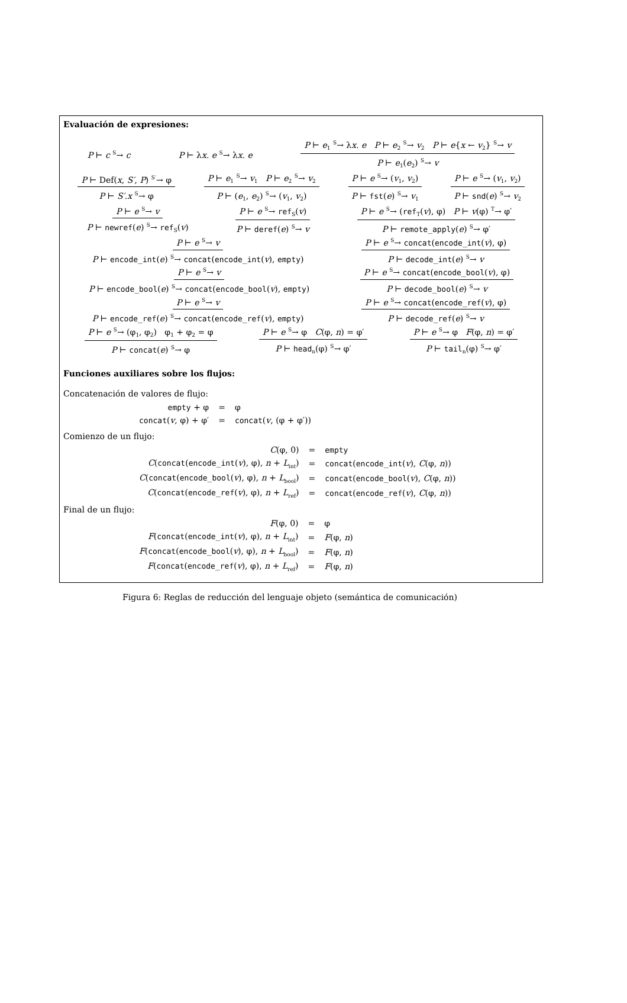Evaluación de expresiones:
P ⊢ c <sup>S</sup>→ c P ⊢ λx. e <sup>S</sup>→ λx. e P ⊢ e<sub>1</sub> <sup>S</sup>→ λx. e P ⊢ e<sub>2</sub> <sup>S</sup>→ v<sub>2</sub> P ⊢ e{x ← v<sub>2</sub>} <sup>S</sup>→ v P ⊢ e<sub>1</sub>(e<sub>2</sub>) <sup>S</sup>→ v
P ⊢ Def(x, S′, P) <sup>S′</sup>→ φ P ⊢ S′.x <sup>S</sup>→ φ P ⊢ e<sub>1</sub> <sup>S</sup>→ v<sub>1</sub> P ⊢ e<sub>2</sub> <sup>S</sup>→ v<sub>2</sub> P ⊢ (e<sub>1</sub>, e<sub>2</sub>) <sup>S</sup>→ (v<sub>1</sub>, v<sub>2</sub>) P ⊢ e <sup>S</sup>→ (v<sub>1</sub>, v<sub>2</sub>) P ⊢ fst(e) <sup>S</sup>→ v<sub>1</sub> P ⊢ e <sup>S</sup>→ (v<sub>1</sub>, v<sub>2</sub>) P ⊢ snd(e) <sup>S</sup>→ v<sub>2</sub>
P ⊢ e <sup>S</sup>→ v P ⊢ newref(e) <sup>S</sup>→ ref<sub>S</sub>(v) P ⊢ e <sup>S</sup>→ ref<sub>S</sub>(v) P ⊢ deref(e) <sup>S</sup>→ v P ⊢ e <sup>S</sup>→ (ref<sub>T</sub>(v), φ) P ⊢ v(φ) <sup>T</sup>→ φ′ P ⊢ remote_apply(e) <sup>S</sup>→ φ′
P ⊢ e <sup>S</sup>→ v P ⊢ encode_int(e) <sup>S</sup>→ concat(encode_int(v), empty) P ⊢ e <sup>S</sup>→ concat(encode_int(v), φ) P ⊢ decode_int(e) <sup>S</sup>→ v
P ⊢ e <sup>S</sup>→ v P ⊢ encode_bool(e) <sup>S</sup>→ concat(encode_bool(v), empty) P ⊢ e <sup>S</sup>→ concat(encode_bool(v), φ) P ⊢ decode_bool(e) <sup>S</sup>→ v
P ⊢ e <sup>S</sup>→ v P ⊢ encode_ref(e) <sup>S</sup>→ concat(encode_ref(v), empty) P ⊢ e <sup>S</sup>→ concat(encode_ref(v), φ) P ⊢ decode_ref(e) <sup>S</sup>→ v
P ⊢ e <sup>S</sup>→ (φ<sub>1</sub>, φ<sub>2</sub>) φ<sub>1</sub> + φ<sub>2</sub> = φ P ⊢ concat(e) <sup>S</sup>→ φ P ⊢ e <sup>S</sup>→ φ C(φ, n) = φ′ P ⊢ head<sub>n</sub>(φ) <sup>S</sup>→ φ′ P ⊢ e <sup>S</sup>→ φ F(φ, n) = φ′ P ⊢ tail<sub>n</sub>(φ) <sup>S</sup>→ φ′
Funciones auxiliares sobre los flujos:
Concatenación de valores de flujo:
| empty + φ | = | φ |
| concat ( v , φ) + φ′ | = | concat ( v , (φ + φ′)) |
Comienzo de un flujo:
| C (φ, 0) | = | empty |
| C ( concat ( encode_int ( v ), φ), n + L<sub>int</sub>) | = | concat ( encode_int ( v ), C (φ, n )) |
| C ( concat ( encode_bool ( v ), φ), n + L<sub>bool</sub>) | = | concat ( encode_bool ( v ), C (φ, n )) |
| C ( concat ( encode_ref ( v ), φ), n + L<sub>ref</sub>) | = | concat ( encode_ref ( v ), C (φ, n )) |
Final de un flujo:
| F (φ, 0) | = | φ |
| F ( concat ( encode_int ( v ), φ), n + L<sub>int</sub>) | = | F (φ, n ) |
| F ( concat ( encode_bool ( v ), φ), n + L<sub>bool</sub>) | = | F (φ, n ) |
| F ( concat ( encode_ref ( v ), φ), n + L<sub>ref</sub>) | = | F (φ, n ) |
Figura 6: Reglas de reducción del lenguaje objeto (semántica de comunicación)